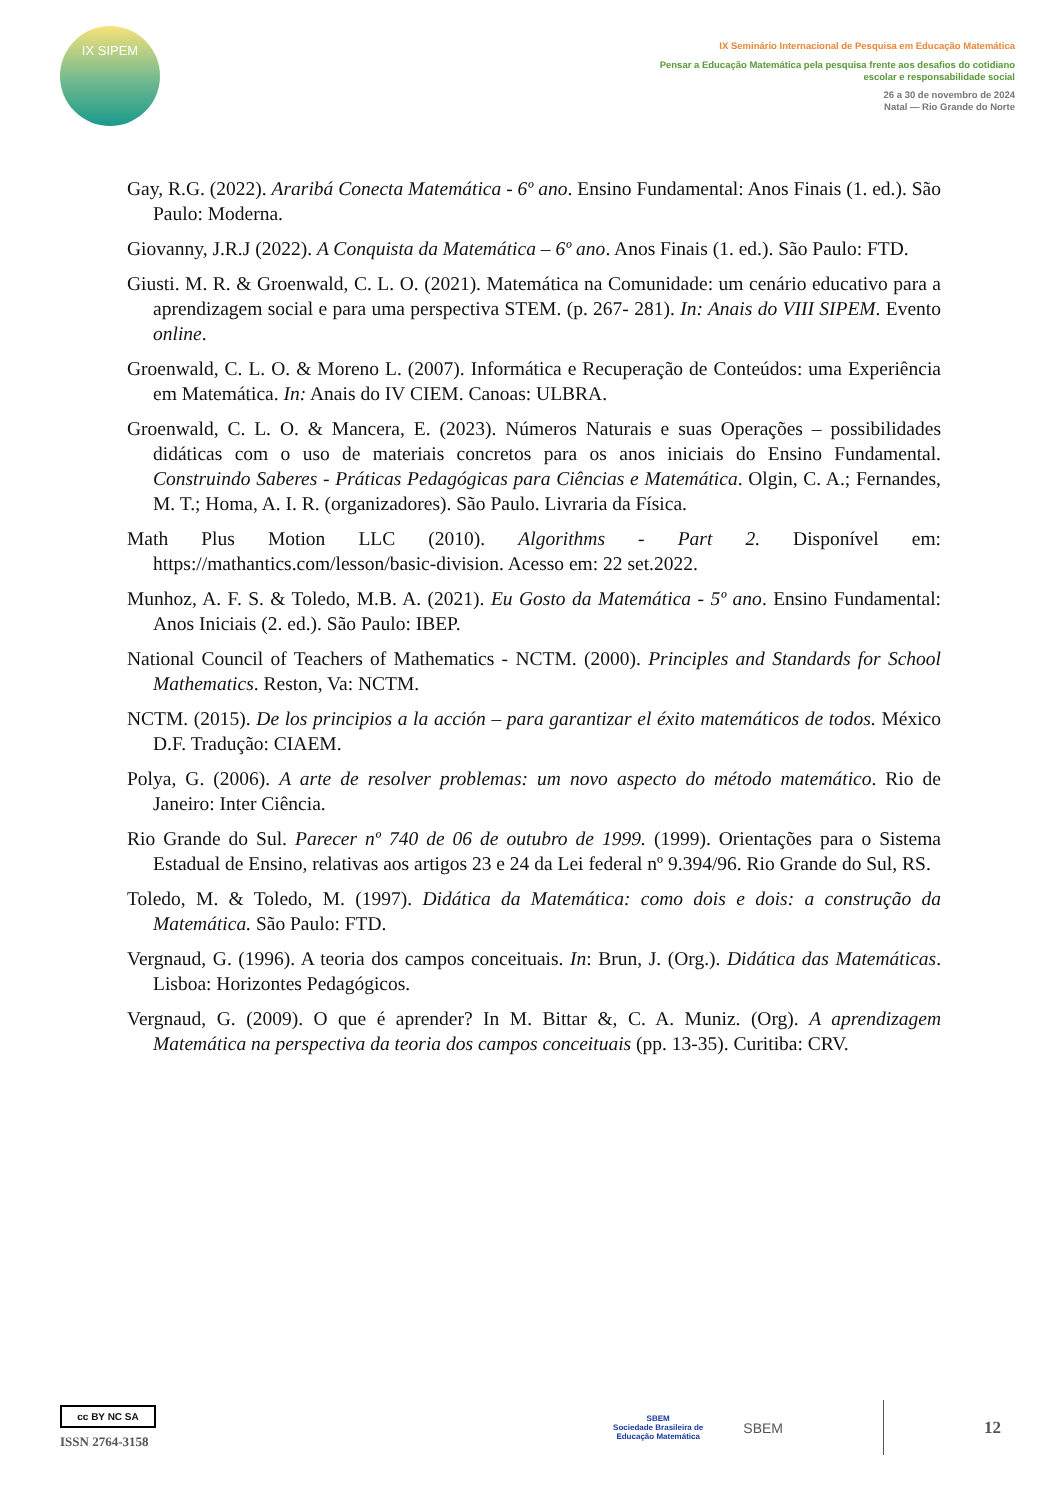IX SIPEM
IX Seminário Internacional de Pesquisa em Educação Matemática
Pensar a Educação Matemática pela pesquisa frente aos desafios do cotidiano
escolar e responsabilidade social
26 a 30 de novembro de 2024
Natal — Rio Grande do Norte
Gay, R.G. (2022). Araribá Conecta Matemática - 6º ano. Ensino Fundamental: Anos Finais (1. ed.). São Paulo: Moderna.
Giovanny, J.R.J (2022). A Conquista da Matemática – 6º ano. Anos Finais (1. ed.). São Paulo: FTD.
Giusti. M. R. & Groenwald, C. L. O. (2021). Matemática na Comunidade: um cenário educativo para a aprendizagem social e para uma perspectiva STEM. (p. 267- 281). In: Anais do VIII SIPEM. Evento online.
Groenwald, C. L. O. & Moreno L. (2007). Informática e Recuperação de Conteúdos: uma Experiência em Matemática. In: Anais do IV CIEM. Canoas: ULBRA.
Groenwald, C. L. O. & Mancera, E. (2023). Números Naturais e suas Operações – possibilidades didáticas com o uso de materiais concretos para os anos iniciais do Ensino Fundamental. Construindo Saberes - Práticas Pedagógicas para Ciências e Matemática. Olgin, C. A.; Fernandes, M. T.; Homa, A. I. R. (organizadores). São Paulo. Livraria da Física.
Math Plus Motion LLC (2010). Algorithms - Part 2. Disponível em: https://mathantics.com/lesson/basic-division. Acesso em: 22 set.2022.
Munhoz, A. F. S. & Toledo, M.B. A. (2021). Eu Gosto da Matemática - 5º ano. Ensino Fundamental: Anos Iniciais (2. ed.). São Paulo: IBEP.
National Council of Teachers of Mathematics - NCTM. (2000). Principles and Standards for School Mathematics. Reston, Va: NCTM.
NCTM. (2015). De los principios a la acción – para garantizar el éxito matemáticos de todos. México D.F. Tradução: CIAEM.
Polya, G. (2006). A arte de resolver problemas: um novo aspecto do método matemático. Rio de Janeiro: Inter Ciência.
Rio Grande do Sul. Parecer nº 740 de 06 de outubro de 1999. (1999). Orientações para o Sistema Estadual de Ensino, relativas aos artigos 23 e 24 da Lei federal nº 9.394/96. Rio Grande do Sul, RS.
Toledo, M. & Toledo, M. (1997). Didática da Matemática: como dois e dois: a construção da Matemática. São Paulo: FTD.
Vergnaud, G. (1996). A teoria dos campos conceituais. In: Brun, J. (Org.). Didática das Matemáticas. Lisboa: Horizontes Pedagógicos.
Vergnaud, G. (2009). O que é aprender? In M. Bittar &, C. A. Muniz. (Org). A aprendizagem Matemática na perspectiva da teoria dos campos conceituais (pp. 13-35). Curitiba: CRV.
cc BY NC SA
ISSN 2764-3158
SBEM
Sociedade Brasileira de
Educação Matemática
SBEM
12